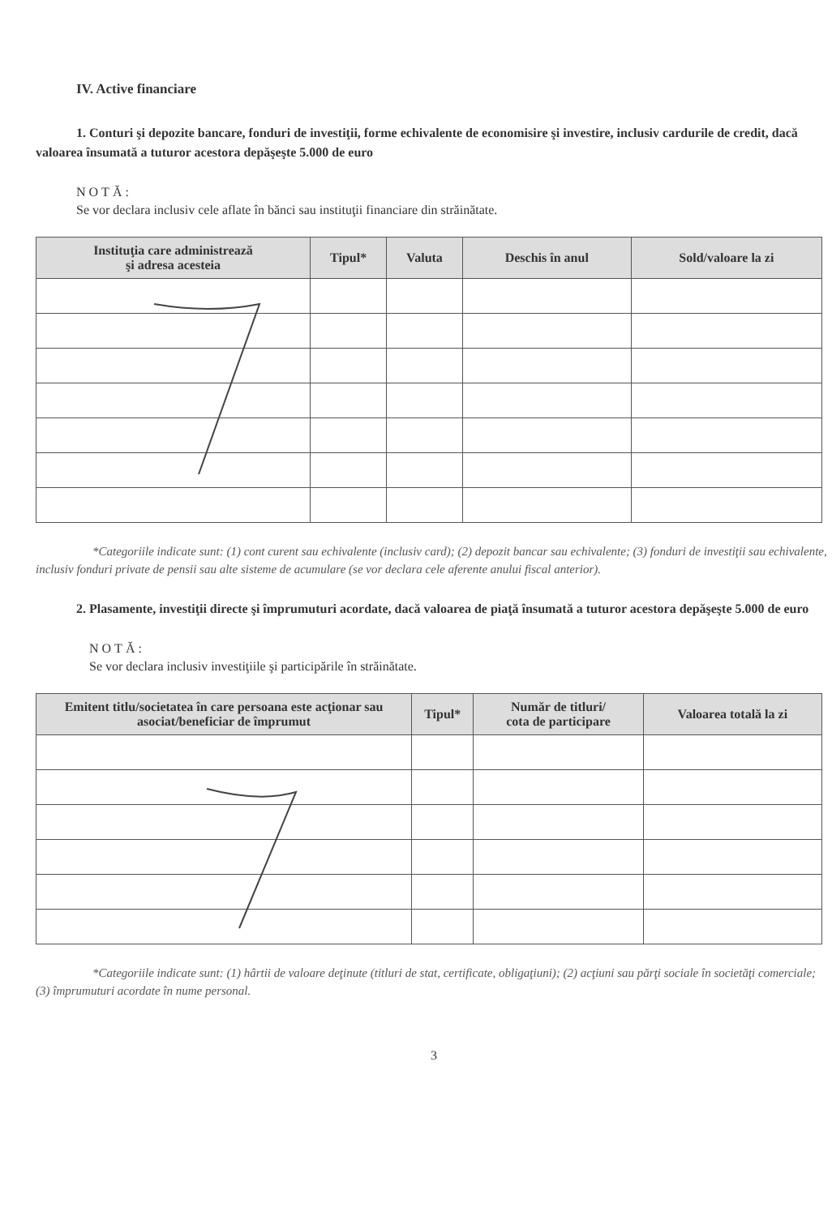IV. Active financiare
1. Conturi şi depozite bancare, fonduri de investiţii, forme echivalente de economisire şi investire, inclusiv cardurile de credit, dacă valoarea însumată a tuturor acestora depăşeşte 5.000 de euro
NOTĂ:
Se vor declara inclusiv cele aflate în bănci sau instituţii financiare din străinătate.
| Instituţia care administrează şi adresa acesteia | Tipul* | Valuta | Deschis în anul | Sold/valoare la zi |
| --- | --- | --- | --- | --- |
*Categoriile indicate sunt: (1) cont curent sau echivalente (inclusiv card); (2) depozit bancar sau echivalente; (3) fonduri de investiţii sau echivalente, inclusiv fonduri private de pensii sau alte sisteme de acumulare (se vor declara cele aferente anului fiscal anterior).
2. Plasamente, investiţii directe şi împrumuturi acordate, dacă valoarea de piaţă însumată a tuturor acestora depăşeşte 5.000 de euro
NOTĂ:
Se vor declara inclusiv investiţiile şi participările în străinătate.
| Emitent titlu/societatea în care persoana este acţionar sau asociat/beneficiar de împrumut | Tipul* | Număr de titluri/ cota de participare | Valoarea totală la zi |
| --- | --- | --- | --- |
*Categoriile indicate sunt: (1) hârtii de valoare deţinute (titluri de stat, certificate, obligaţiuni); (2) acţiuni sau părţi sociale în societăţi comerciale; (3) împrumuturi acordate în nume personal.
3